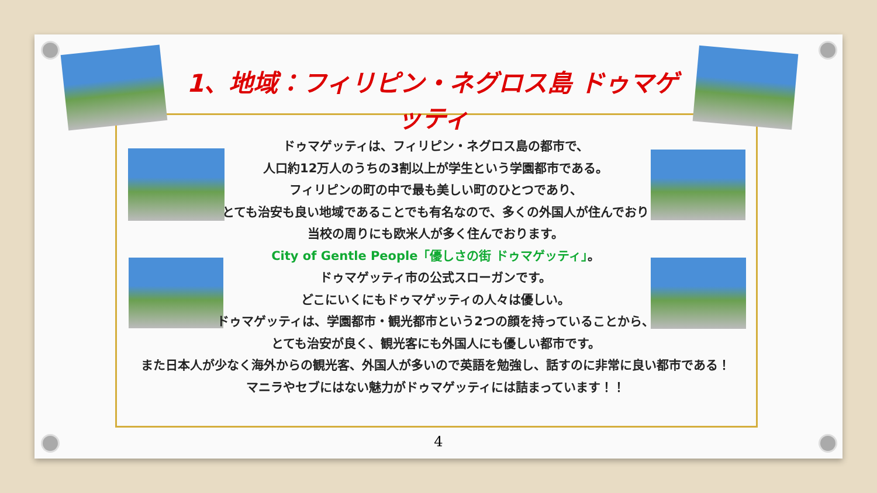1、地域：フィリピン・ネグロス島 ドゥマゲッティ
ドゥマゲッティは、フィリピン・ネグロス島の都市で、
人口約12万人のうちの3割以上が学生という学園都市である。
フィリピンの町の中で最も美しい町のひとつであり、
とても治安も良い地域であることでも有名なので、多くの外国人が住んでおり
当校の周りにも欧米人が多く住んでおります。
City of Gentle People「優しさの街 ドゥマゲッティ」。
ドゥマゲッティ市の公式スローガンです。
どこにいくにもドゥマゲッティの人々は優しい。
ドゥマゲッティは、学園都市・観光都市という2つの顔を持っていることから、
とても治安が良く、観光客にも外国人にも優しい都市です。
また日本人が少なく海外からの観光客、外国人が多いので英語を勉強し、話すのに非常に良い都市である！
マニラやセブにはない魅力がドゥマゲッティには詰まっています！！
4